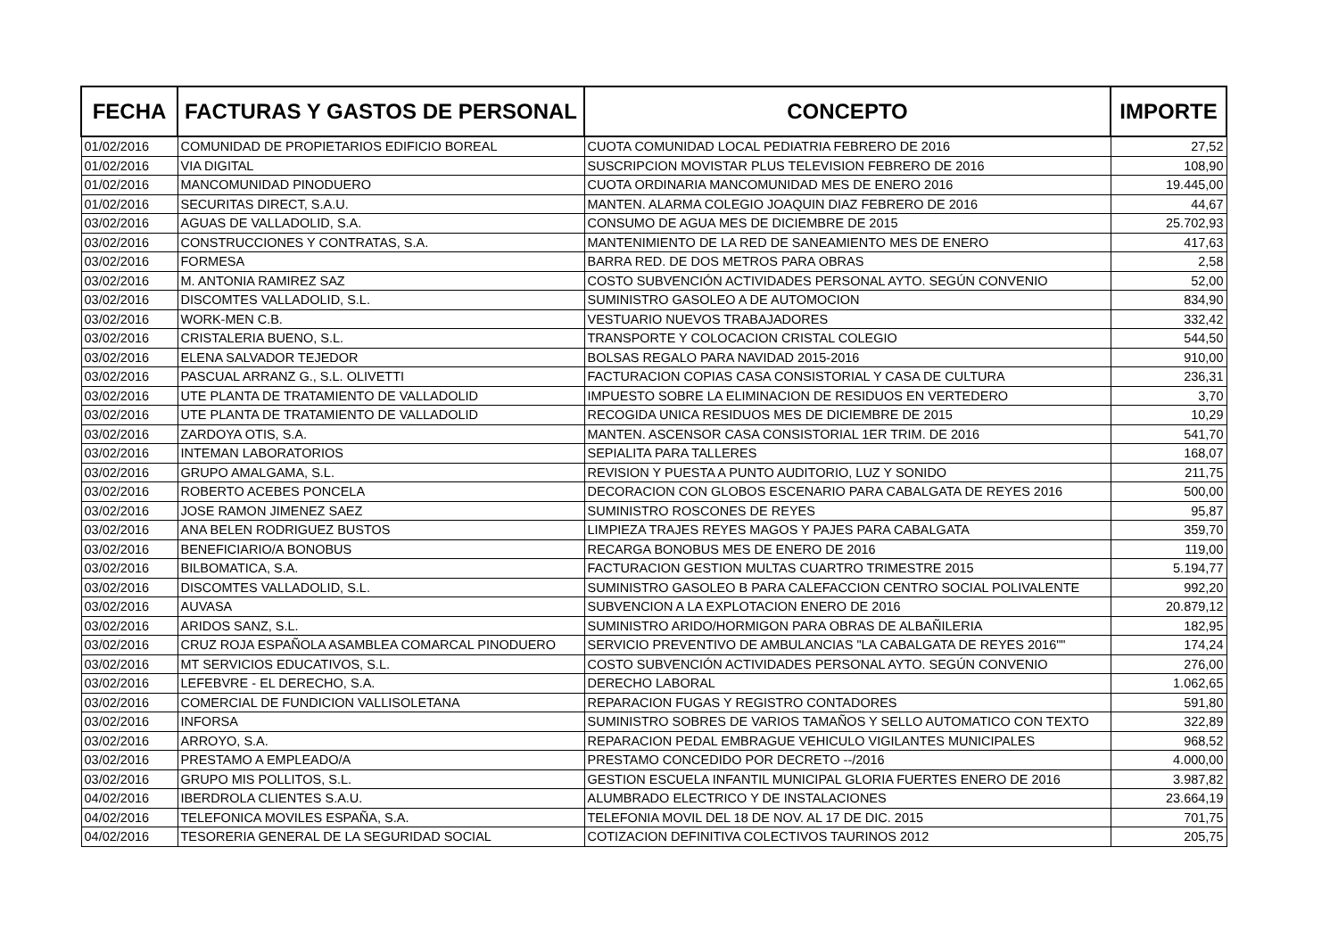| FECHA | FACTURAS Y GASTOS DE PERSONAL | CONCEPTO | IMPORTE |
| --- | --- | --- | --- |
| 01/02/2016 | COMUNIDAD DE PROPIETARIOS EDIFICIO BOREAL | CUOTA COMUNIDAD LOCAL PEDIATRIA FEBRERO DE 2016 | 27,52 |
| 01/02/2016 | VIA DIGITAL | SUSCRIPCION MOVISTAR PLUS TELEVISION FEBRERO DE 2016 | 108,90 |
| 01/02/2016 | MANCOMUNIDAD PINODUERO | CUOTA ORDINARIA MANCOMUNIDAD MES DE ENERO 2016 | 19.445,00 |
| 01/02/2016 | SECURITAS DIRECT, S.A.U. | MANTEN. ALARMA COLEGIO JOAQUIN DIAZ FEBRERO DE 2016 | 44,67 |
| 03/02/2016 | AGUAS DE VALLADOLID, S.A. | CONSUMO DE AGUA MES DE DICIEMBRE DE 2015 | 25.702,93 |
| 03/02/2016 | CONSTRUCCIONES Y CONTRATAS, S.A. | MANTENIMIENTO DE LA RED DE SANEAMIENTO MES DE ENERO | 417,63 |
| 03/02/2016 | FORMESA | BARRA RED. DE DOS METROS PARA OBRAS | 2,58 |
| 03/02/2016 | M. ANTONIA RAMIREZ SAZ | COSTO SUBVENCIÓN ACTIVIDADES PERSONAL AYTO. SEGÚN CONVENIO | 52,00 |
| 03/02/2016 | DISCOMTES VALLADOLID, S.L. | SUMINISTRO GASOLEO A DE AUTOMOCION | 834,90 |
| 03/02/2016 | WORK-MEN C.B. | VESTUARIO NUEVOS TRABAJADORES | 332,42 |
| 03/02/2016 | CRISTALERIA BUENO, S.L. | TRANSPORTE Y COLOCACION CRISTAL COLEGIO | 544,50 |
| 03/02/2016 | ELENA SALVADOR TEJEDOR | BOLSAS REGALO PARA NAVIDAD 2015-2016 | 910,00 |
| 03/02/2016 | PASCUAL ARRANZ G., S.L. OLIVETTI | FACTURACION COPIAS CASA CONSISTORIAL Y CASA DE CULTURA | 236,31 |
| 03/02/2016 | UTE PLANTA DE TRATAMIENTO DE VALLADOLID | IMPUESTO SOBRE LA ELIMINACION DE RESIDUOS EN VERTEDERO | 3,70 |
| 03/02/2016 | UTE PLANTA DE TRATAMIENTO DE VALLADOLID | RECOGIDA UNICA RESIDUOS MES DE DICIEMBRE DE 2015 | 10,29 |
| 03/02/2016 | ZARDOYA OTIS, S.A. | MANTEN. ASCENSOR CASA CONSISTORIAL 1ER TRIM. DE 2016 | 541,70 |
| 03/02/2016 | INTEMAN LABORATORIOS | SEPIALITA PARA TALLERES | 168,07 |
| 03/02/2016 | GRUPO AMALGAMA, S.L. | REVISION Y PUESTA A PUNTO AUDITORIO, LUZ Y SONIDO | 211,75 |
| 03/02/2016 | ROBERTO ACEBES PONCELA | DECORACION CON GLOBOS ESCENARIO PARA CABALGATA DE REYES 2016 | 500,00 |
| 03/02/2016 | JOSE RAMON JIMENEZ SAEZ | SUMINISTRO ROSCONES DE REYES | 95,87 |
| 03/02/2016 | ANA BELEN RODRIGUEZ BUSTOS | LIMPIEZA TRAJES REYES MAGOS Y PAJES PARA CABALGATA | 359,70 |
| 03/02/2016 | BENEFICIARIO/A BONOBUS | RECARGA BONOBUS MES DE ENERO DE 2016 | 119,00 |
| 03/02/2016 | BILBOMATICA, S.A. | FACTURACION GESTION MULTAS CUARTRO TRIMESTRE 2015 | 5.194,77 |
| 03/02/2016 | DISCOMTES VALLADOLID, S.L. | SUMINISTRO GASOLEO B PARA CALEFACCION CENTRO SOCIAL POLIVALENTE | 992,20 |
| 03/02/2016 | AUVASA | SUBVENCION A LA EXPLOTACION ENERO DE 2016 | 20.879,12 |
| 03/02/2016 | ARIDOS SANZ, S.L. | SUMINISTRO ARIDO/HORMIGON PARA OBRAS DE ALBAÑILERIA | 182,95 |
| 03/02/2016 | CRUZ ROJA ESPAÑOLA ASAMBLEA COMARCAL PINODUERO | SERVICIO PREVENTIVO DE AMBULANCIAS "LA CABALGATA DE REYES 2016"" | 174,24 |
| 03/02/2016 | MT SERVICIOS EDUCATIVOS, S.L. | COSTO SUBVENCIÓN ACTIVIDADES PERSONAL AYTO. SEGÚN CONVENIO | 276,00 |
| 03/02/2016 | LEFEBVRE - EL DERECHO, S.A. | DERECHO LABORAL | 1.062,65 |
| 03/02/2016 | COMERCIAL DE FUNDICION VALLISOLETANA | REPARACION FUGAS Y REGISTRO CONTADORES | 591,80 |
| 03/02/2016 | INFORSA | SUMINISTRO SOBRES DE VARIOS TAMAÑOS Y SELLO AUTOMATICO CON TEXTO | 322,89 |
| 03/02/2016 | ARROYO, S.A. | REPARACION PEDAL EMBRAGUE VEHICULO VIGILANTES MUNICIPALES | 968,52 |
| 03/02/2016 | PRESTAMO A EMPLEADO/A | PRESTAMO CONCEDIDO POR DECRETO --/2016 | 4.000,00 |
| 03/02/2016 | GRUPO MIS POLLITOS, S.L. | GESTION ESCUELA INFANTIL MUNICIPAL GLORIA FUERTES ENERO DE 2016 | 3.987,82 |
| 04/02/2016 | IBERDROLA CLIENTES S.A.U. | ALUMBRADO ELECTRICO Y DE INSTALACIONES | 23.664,19 |
| 04/02/2016 | TELEFONICA MOVILES ESPAÑA, S.A. | TELEFONIA MOVIL DEL 18 DE NOV. AL 17 DE DIC. 2015 | 701,75 |
| 04/02/2016 | TESORERIA GENERAL DE LA SEGURIDAD SOCIAL | COTIZACION DEFINITIVA COLECTIVOS TAURINOS 2012 | 205,75 |